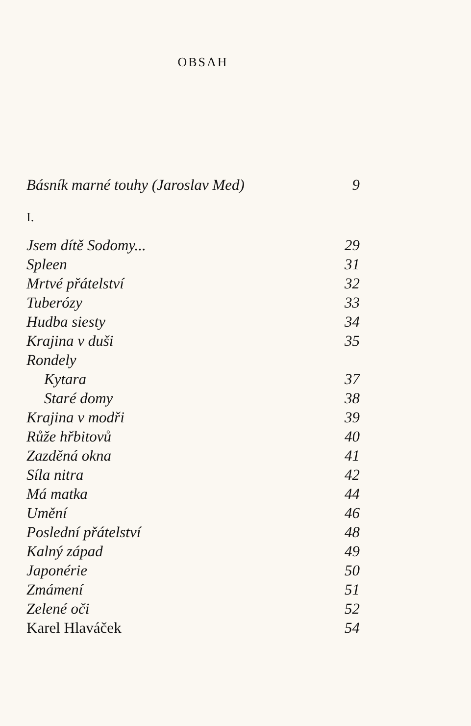OBSAH
Básník marné touhy (Jaroslav Med) 9
I.
Jsem dítě Sodomy... 29
Spleen 31
Mrtvé přátelství 32
Tuberózy 33
Hudba siesty 34
Krajina v duši 35
Rondely
Kytara 37
Staré domy 38
Krajina v modři 39
Růže hřbitovů 40
Zazděná okna 41
Síla nitra 42
Má matka 44
Umění 46
Poslední přátelství 48
Kalný západ 49
Japonérie 50
Zmámení 51
Zelené oči 52
Karel Hlaváček 54